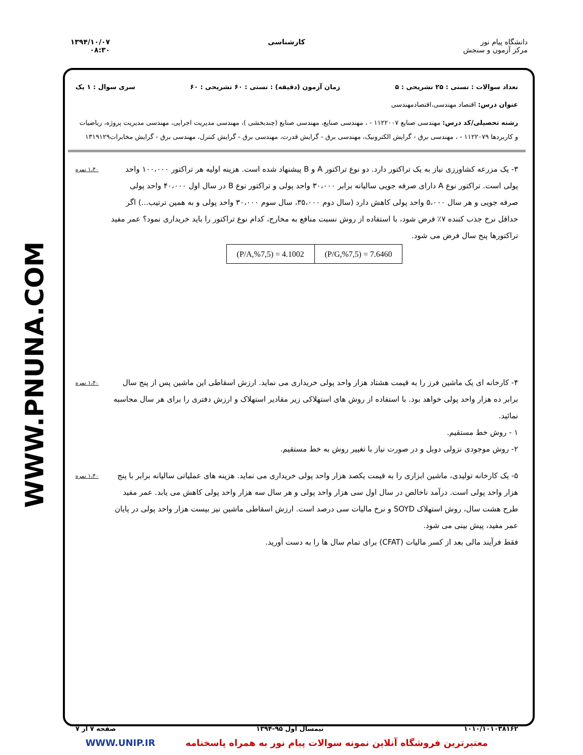دانشگاه پیام نور
مرکز آزمون و سنجش
کارشناسی ۱۳۹۴/۱۰/۰۷
۰۸:۳۰
WWW.PNUNA.COM
تعداد سوالات : تستی : ۲۵ تشریحی : ۵ زمان آزمون (دقیقه) : تستی : ۶۰ تشریحی : ۶۰ سری سوال : ۱ یک
عنوان درس: اقتصاد مهندسی،اقتصادمهندسی
رشته تحصیلی/کد درس: مهندسی صنایع ۱۱۲۲۰۰۷ - ، مهندسی صنایع، مهندسی صنایع (چندبخشی )، مهندسی مدیریت اجرایی، مهندسی مدیریت پروژه، ریاضیات و کاربردها ۱۱۲۲۰۷۹ - ، مهندسی برق - گرایش الکترونیک، مهندسی برق - گرایش قدرت، مهندسی برق - گرایش کنترل، مهندسی برق - گرایش مخابرات۱۳۱۹۱۲۹
۳- یک مزرعه کشاورزی نیاز به یک تراکتور دارد. دو نوع تراکتور A و B پیشنهاد شده است. هزینه اولیه هر تراکتور ۱۰۰،۰۰۰ واحد پولی است. تراکتور نوع A دارای صرفه جویی سالیانه برابر ۳۰،۰۰۰ واحد پولی و تراکتور نوع B در سال اول ۴۰،۰۰۰ واحد پولی صرفه جویی و هر سال ۵،۰۰۰ واحد پولی کاهش دارد (سال دوم ۳۵،۰۰۰، سال سوم ۳۰،۰۰۰ واحد پولی و به همین ترتیب...) اگر حداقل نرخ جذب کننده ۷٪ فرض شود، با استفاده از روش نسبت منافع به مخارج، کدام نوع تراکتور را باید خریداری نمود؟ عمر مفید تراکتورها پنج سال فرض می شود.
| (P/A,%7,5) = 4.1002 | (P/G,%7,5) = 7.6460 |
۱،۴۰ نمره
۴- کارخانه ای یک ماشین فرز را به قیمت هشتاد هزار واحد پولی خریداری می نماید. ارزش اسقاطی این ماشین پس از پنج سال برابر ده هزار واحد پولی خواهد بود. با استفاده از روش های استهلاکی زیر مقادیر استهلاک و ارزش دفتری را برای هر سال محاسبه نمائید.
۱ - روش خط مستقیم.
۲- روش موجودی نزولی دوبل و در صورت نیاز با تغییر روش به خط مستقیم.
۱،۴۰ نمره
۵- یک کارخانه تولیدی، ماشین ابزاری را به قیمت یکصد هزار واحد پولی خریداری می نماید. هزینه های عملیاتی سالیانه برابر با پنج هزار واحد پولی است. درآمد ناخالص در سال اول سی هزار واحد پولی و هر سال سه هزار واحد پولی کاهش می یابد. عمر مفید طرح هشت سال، روش استهلاک SOYD و نرخ مالیات سی درصد است. ارزش اسقاطی ماشین نیز بیست هزار واحد پولی در پایان عمر مفید، پیش بینی می شود.
فقط فرآیند مالی بعد از کسر مالیات (CFAT) برای تمام سال ها را به دست آورید.
۱،۴۰ نمره
۱۰۱۰/۱۰۱۰۳۸۱۶۲ نیمسال اول ۹۵-۱۳۹۴ صفحه ۷ از ۷
معتبرترین فروشگاه آنلاین نمونه سوالات پیام نور به همراه پاسخنامه WWW.UNIP.IR